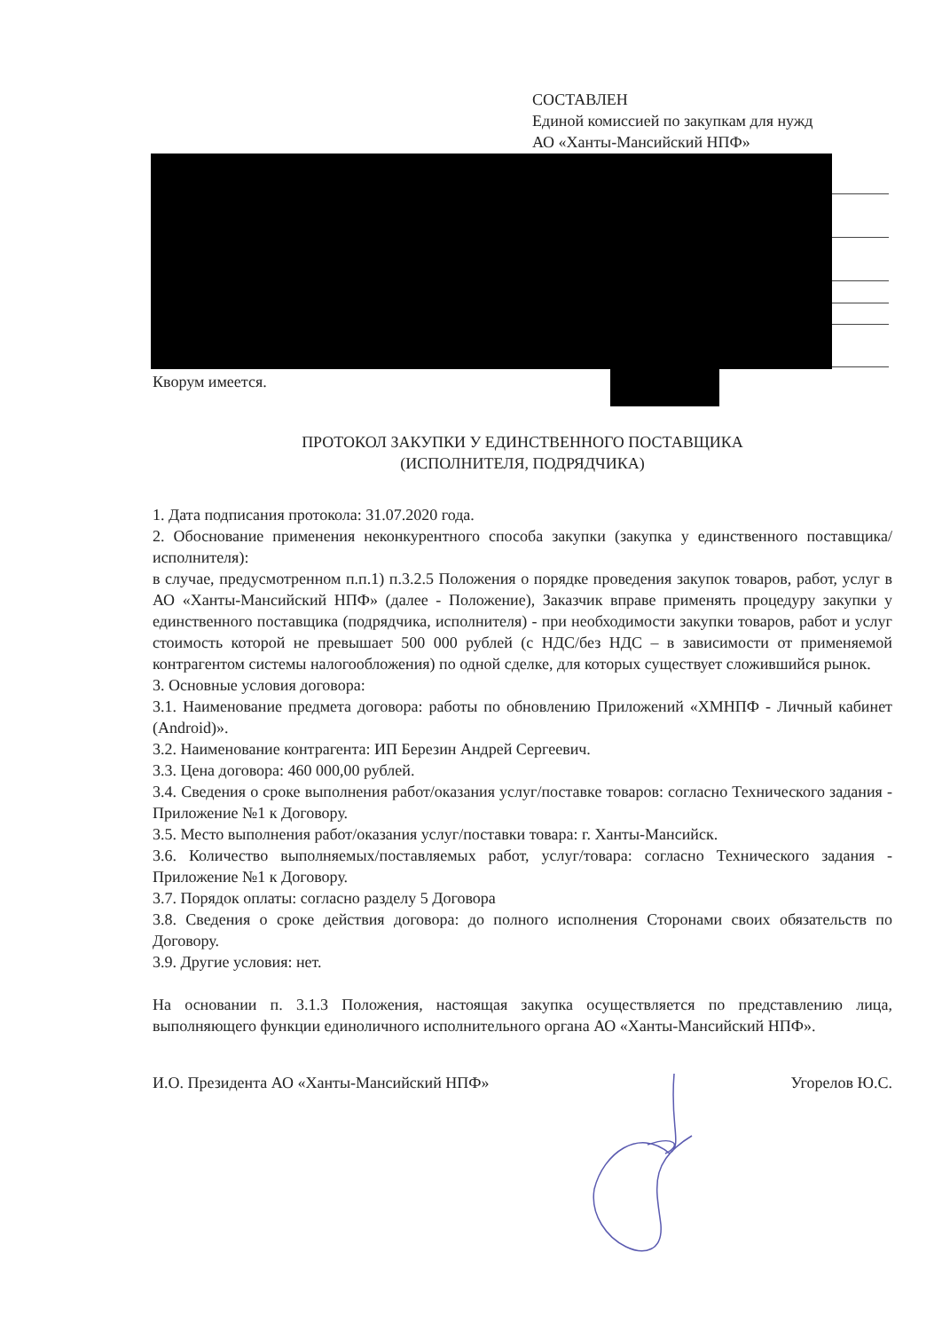СОСТАВЛЕН
Единой комиссией по закупкам для нужд
АО «Ханты-Мансийский НПФ»
Кворум имеется.
ПРОТОКОЛ ЗАКУПКИ У ЕДИНСТВЕННОГО ПОСТАВЩИКА
(ИСПОЛНИТЕЛЯ, ПОДРЯДЧИКА)
1. Дата подписания протокола: 31.07.2020 года.
2. Обоснование применения неконкурентного способа закупки (закупка у единственного поставщика/исполнителя):
в случае, предусмотренном п.п.1) п.3.2.5 Положения о порядке проведения закупок товаров, работ, услуг в АО «Ханты-Мансийский НПФ» (далее - Положение), Заказчик вправе применять процедуру закупки у единственного поставщика (подрядчика, исполнителя) - при необходимости закупки товаров, работ и услуг стоимость которой не превышает 500 000 рублей (с НДС/без НДС – в зависимости от применяемой контрагентом системы налогообложения) по одной сделке, для которых существует сложившийся рынок.
3. Основные условия договора:
3.1. Наименование предмета договора: работы по обновлению Приложений «ХМНПФ - Личный кабинет (Android)».
3.2. Наименование контрагента: ИП Березин Андрей Сергеевич.
3.3. Цена договора: 460 000,00 рублей.
3.4. Сведения о сроке выполнения работ/оказания услуг/поставке товаров: согласно Технического задания - Приложение №1 к Договору.
3.5. Место выполнения работ/оказания услуг/поставки товара: г. Ханты-Мансийск.
3.6. Количество выполняемых/поставляемых работ, услуг/товара: согласно Технического задания - Приложение №1 к Договору.
3.7. Порядок оплаты: согласно разделу 5 Договора
3.8. Сведения о сроке действия договора: до полного исполнения Сторонами своих обязательств по Договору.
3.9. Другие условия: нет.
На основании п. 3.1.3 Положения, настоящая закупка осуществляется по представлению лица, выполняющего функции единоличного исполнительного органа АО «Ханты-Мансийский НПФ».
И.О. Президента АО «Ханты-Мансийский НПФ» Угорелов Ю.С.